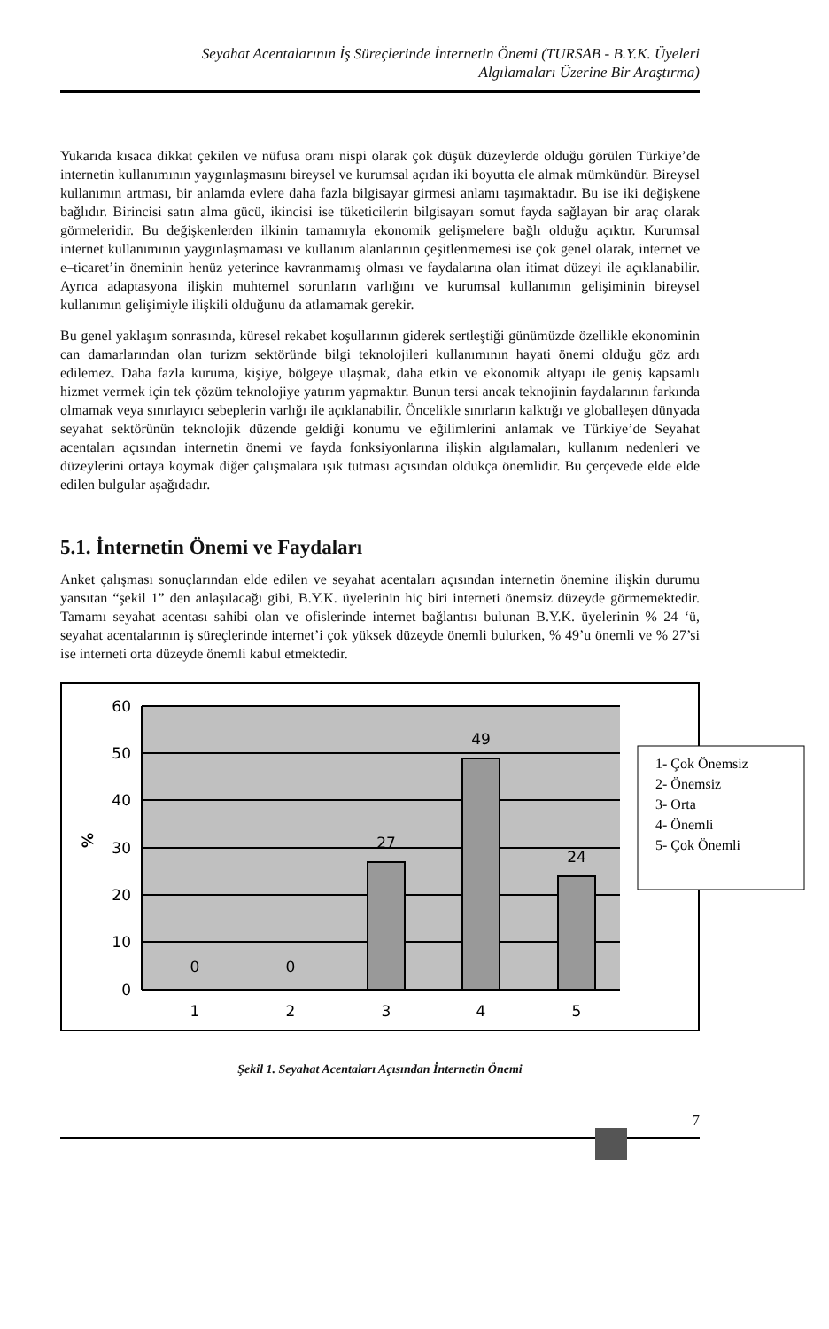Seyahat Acentalarının İş Süreçlerinde İnternetin Önemi (TURSAB - B.Y.K. Üyeleri
Algılamaları Üzerine Bir Araştırma)
Yukarıda kısaca dikkat çekilen ve nüfusa oranı nispi olarak çok düşük düzeylerde olduğu görülen Türkiye’de internetin kullanımının yaygınlaşmasını bireysel ve kurumsal açıdan iki boyutta ele almak mümkündür. Bireysel kullanımın artması, bir anlamda evlere daha fazla bilgisayar girmesi anlamı taşımaktadır. Bu ise iki değişkene bağlıdır. Birincisi satın alma gücü, ikincisi ise tüketicilerin bilgisayarı somut fayda sağlayan bir araç olarak görmeleridir. Bu değişkenlerden ilkinin tamamıyla ekonomik gelişmelere bağlı olduğu açıktır. Kurumsal internet kullanımının yaygınlaşmaması ve kullanım alanlarının çeşitlenmemesi ise çok genel olarak, internet ve e–ticaret’in öneminin henüz yeterince kavranmamış olması ve faydalarına olan itimat düzeyi ile açıklanabilir. Ayrıca adaptasyona ilişkin muhtemel sorunların varlığını ve kurumsal kullanımın gelişiminin bireysel kullanımın gelişimiyle ilişkili olduğunu da atlamamak gerekir.
Bu genel yaklaşım sonrasında, küresel rekabet koşullarının giderek sertleştiği günümüzde özellikle ekonominin can damarlarından olan turizm sektöründe bilgi teknolojileri kullanımının hayati önemi olduğu göz ardı edilemez. Daha fazla kuruma, kişiye, bölgeye ulaşmak, daha etkin ve ekonomik altyapı ile geniş kapsamlı hizmet vermek için tek çözüm teknolojiye yatırım yapmaktır. Bunun tersi ancak teknojinin faydalarının farkında olmamak veya sınırlayıcı sebeplerin varlığı ile açıklanabilir. Öncelikle sınırların kalktığı ve globalleşen dünyada seyahat sektörünün teknolojik düzende geldiği konumu ve eğilimlerini anlamak ve Türkiye’de Seyahat acentaları açısından internetin önemi ve fayda fonksiyonlarına ilişkin algılamaları, kullanım nedenleri ve düzeylerini ortaya koymak diğer çalışmalara ışık tutması açısından oldukça önemlidir. Bu çerçevede elde elde edilen bulgular aşağıdadır.
5.1. İnternetin Önemi ve Faydaları
Anket çalışması sonuçlarından elde edilen ve seyahat acentaları açısından internetin önemine ilişkin durumu yansıtan “şekil 1” den anlaşılacağı gibi, B.Y.K. üyelerinin hiç biri interneti önemsiz düzeyde görmemektedir. Tamamı seyahat acentası sahibi olan ve ofislerinde internet bağlantısı bulunan B.Y.K. üyelerinin % 24 ‘ü, seyahat acentalarının iş süreçlerinde internet’i çok yüksek düzeyde önemli bulurken, % 49’u önemli ve % 27’si ise interneti orta düzeyde önemli kabul etmektedir.
60
50
40
30
20
10
0
%
0
0
27
49
24
1
2
3
4
5
1- Çok Önemsiz
2- Önemsiz
3- Orta
4- Önemli
5- Çok Önemli
Şekil 1. Seyahat Acentaları Açısından İnternetin Önemi
7